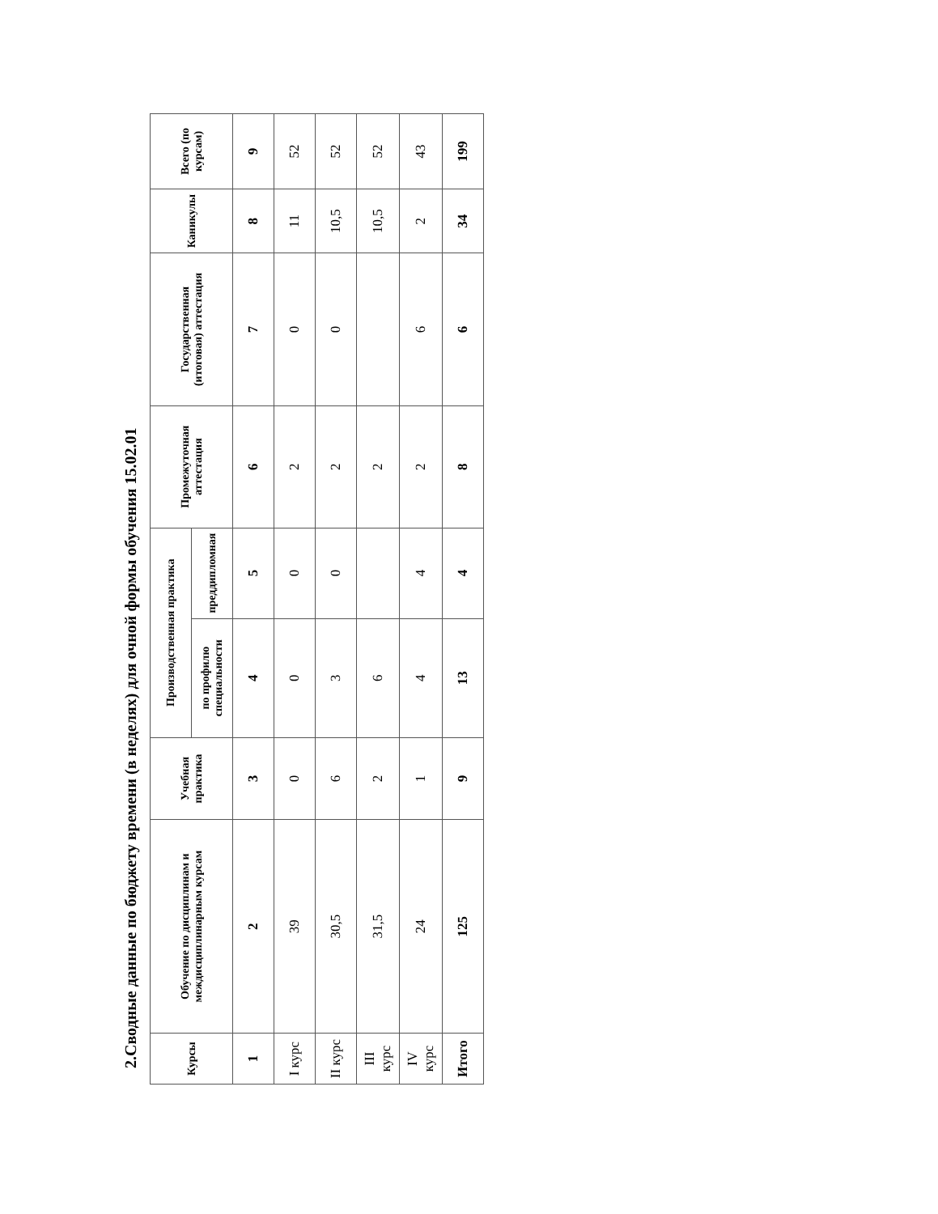2.Сводные данные по бюджету времени (в неделях) для очной формы обучения 15.02.01
| Курсы | Обучение по дисциплинам и междисциплинарным курсам | Учебная практика | Производственная практика | | Промежуточная аттестация | Государственная (итоговая) аттестация | Каникулы | Всего (по курсам) |
| --- | --- | --- | --- | --- | --- | --- | --- | --- |
| | | | по профилю специальности | преддипломная | | | | |
| 1 | 2 | 3 | 4 | 5 | 6 | 7 | 8 | 9 |
| I курс | 39 | 0 | 0 | 0 | 2 | 0 | 11 | 52 |
| II курс | 30,5 | 6 | 3 | 0 | 2 | 0 | 10,5 | 52 |
| III курс | 31,5 | 2 | 6 | | 2 | | 10,5 | 52 |
| IV курс | 24 | 1 | 4 | 4 | 2 | 6 | 2 | 43 |
| Итого | 125 | 9 | 13 | 4 | 8 | 6 | 34 | 199 |